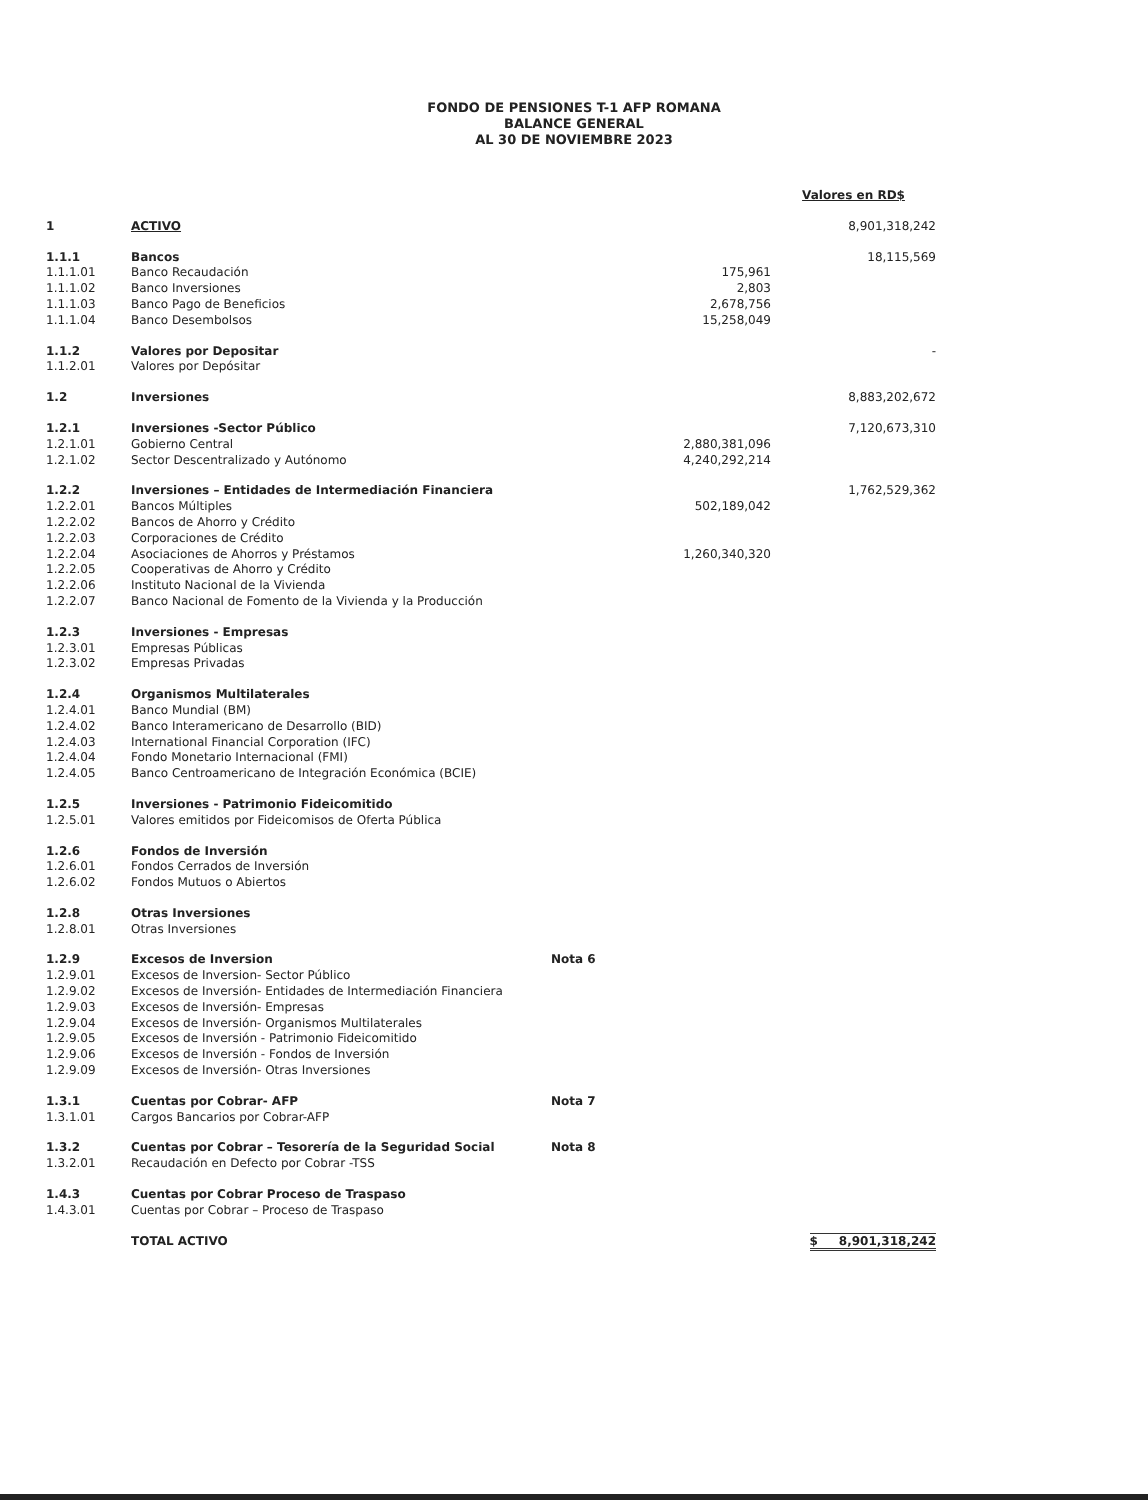FONDO DE PENSIONES T-1 AFP ROMANA
BALANCE GENERAL
AL 30 DE NOVIEMBRE 2023
| | | | | Valores en RD$ |
| 1 | ACTIVO | | | 8,901,318,242 |
| 1.1.1 | Bancos | | | 18,115,569 |
| 1.1.1.01 | Banco Recaudación | | 175,961 | |
| 1.1.1.02 | Banco Inversiones | | 2,803 | |
| 1.1.1.03 | Banco Pago de Beneficios | | 2,678,756 | |
| 1.1.1.04 | Banco Desembolsos | | 15,258,049 | |
| 1.1.2 | Valores por Depositar | | | - |
| 1.1.2.01 | Valores por Depósitar | | | |
| 1.2 | Inversiones | | | 8,883,202,672 |
| 1.2.1 | Inversiones -Sector Público | | | 7,120,673,310 |
| 1.2.1.01 | Gobierno Central | | 2,880,381,096 | |
| 1.2.1.02 | Sector Descentralizado y Autónomo | | 4,240,292,214 | |
| 1.2.2 | Inversiones – Entidades de Intermediación Financiera | | | 1,762,529,362 |
| 1.2.2.01 | Bancos Múltiples | | 502,189,042 | |
| 1.2.2.02 | Bancos de Ahorro y Crédito | | | |
| 1.2.2.03 | Corporaciones de Crédito | | | |
| 1.2.2.04 | Asociaciones de Ahorros y Préstamos | | 1,260,340,320 | |
| 1.2.2.05 | Cooperativas de Ahorro y Crédito | | | |
| 1.2.2.06 | Instituto Nacional de la Vivienda | | | |
| 1.2.2.07 | Banco Nacional de Fomento de la Vivienda y la Producción | | | |
| 1.2.3 | Inversiones - Empresas | | | |
| 1.2.3.01 | Empresas Públicas | | | |
| 1.2.3.02 | Empresas Privadas | | | |
| 1.2.4 | Organismos Multilaterales | | | |
| 1.2.4.01 | Banco Mundial (BM) | | | |
| 1.2.4.02 | Banco Interamericano de Desarrollo (BID) | | | |
| 1.2.4.03 | International Financial Corporation (IFC) | | | |
| 1.2.4.04 | Fondo Monetario Internacional (FMI) | | | |
| 1.2.4.05 | Banco Centroamericano de Integración Económica (BCIE) | | | |
| 1.2.5 | Inversiones - Patrimonio Fideicomitido | | | |
| 1.2.5.01 | Valores emitidos por Fideicomisos de Oferta Pública | | | |
| 1.2.6 | Fondos de Inversión | | | |
| 1.2.6.01 | Fondos Cerrados de Inversión | | | |
| 1.2.6.02 | Fondos Mutuos o Abiertos | | | |
| 1.2.8 | Otras Inversiones | | | |
| 1.2.8.01 | Otras Inversiones | | | |
| 1.2.9 | Excesos de Inversion | Nota 6 | | |
| 1.2.9.01 | Excesos de Inversion- Sector Público | | | |
| 1.2.9.02 | Excesos de Inversión- Entidades de Intermediación Financiera | | | |
| 1.2.9.03 | Excesos de Inversión- Empresas | | | |
| 1.2.9.04 | Excesos de Inversión- Organismos Multilaterales | | | |
| 1.2.9.05 | Excesos de Inversión - Patrimonio Fideicomitido | | | |
| 1.2.9.06 | Excesos de Inversión - Fondos de Inversión | | | |
| 1.2.9.09 | Excesos de Inversión- Otras Inversiones | | | |
| 1.3.1 | Cuentas por Cobrar- AFP | Nota 7 | | |
| 1.3.1.01 | Cargos Bancarios por Cobrar-AFP | | | |
| 1.3.2 | Cuentas por Cobrar – Tesorería de la Seguridad Social | Nota 8 | | |
| 1.3.2.01 | Recaudación en Defecto por Cobrar -TSS | | | |
| 1.4.3 | Cuentas por Cobrar Proceso de Traspaso | | | |
| 1.4.3.01 | Cuentas por Cobrar – Proceso de Traspaso | | | |
| | TOTAL ACTIVO | | | $ 8,901,318,242 |